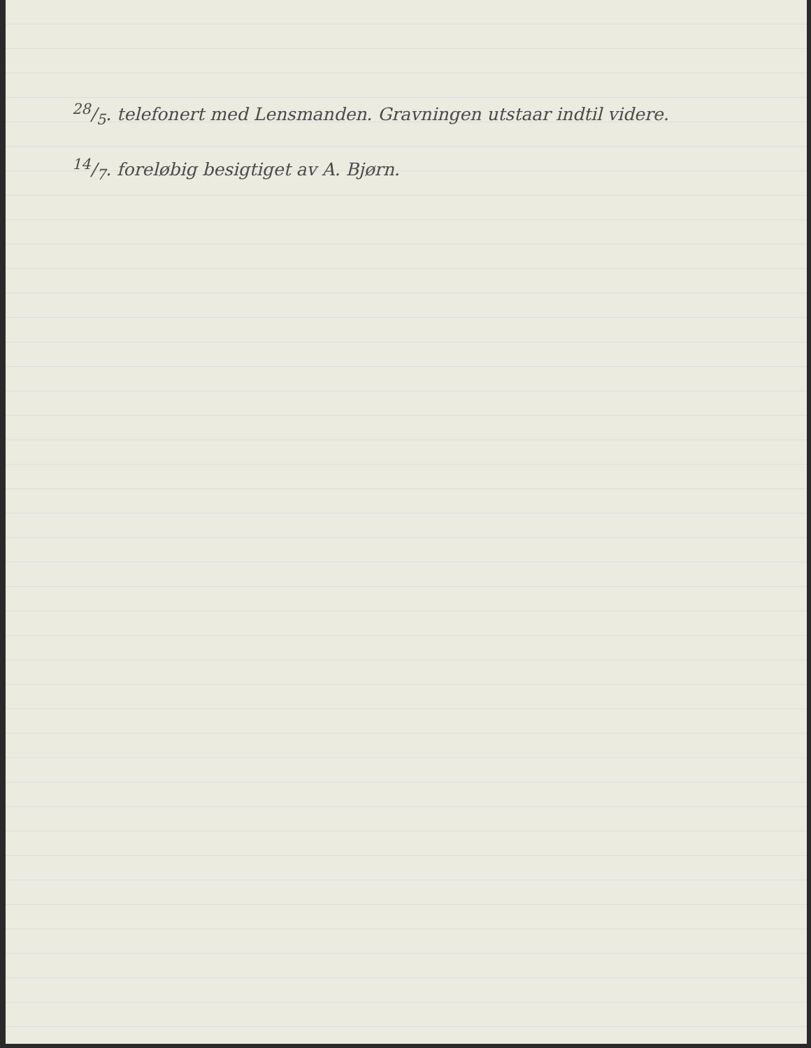28/5. telefonert med Lensmanden. Gravningen utstaar indtil videre.
14/7. foreløbig besigtiget av A. Bjørn.